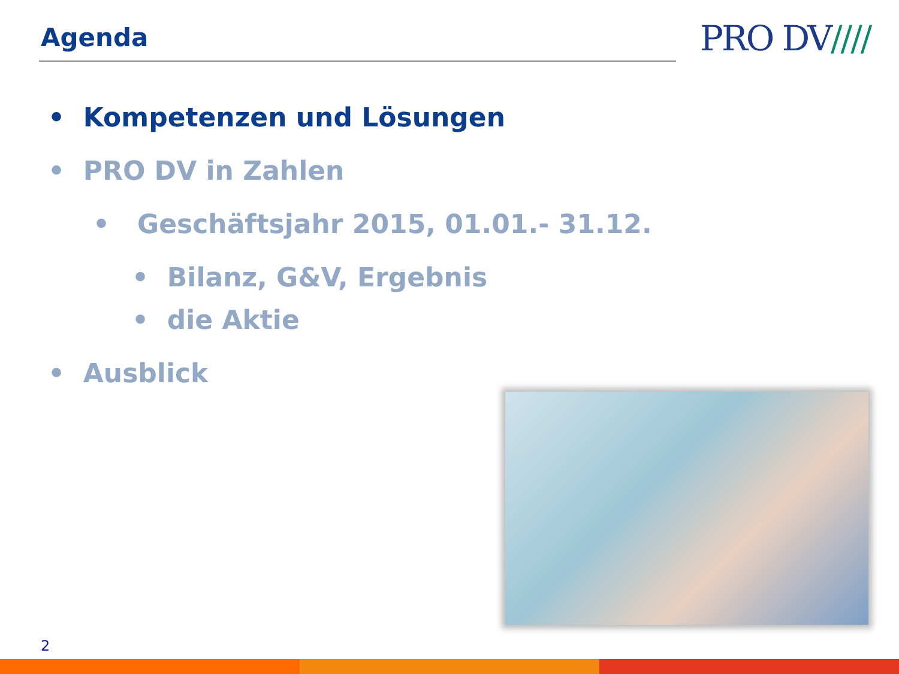Agenda PRO DV////
• Kompetenzen und Lösungen
• PRO DV in Zahlen
• Geschäftsjahr 2015, 01.01.- 31.12.
• Bilanz, G&V, Ergebnis
• die Aktie
• Ausblick
2